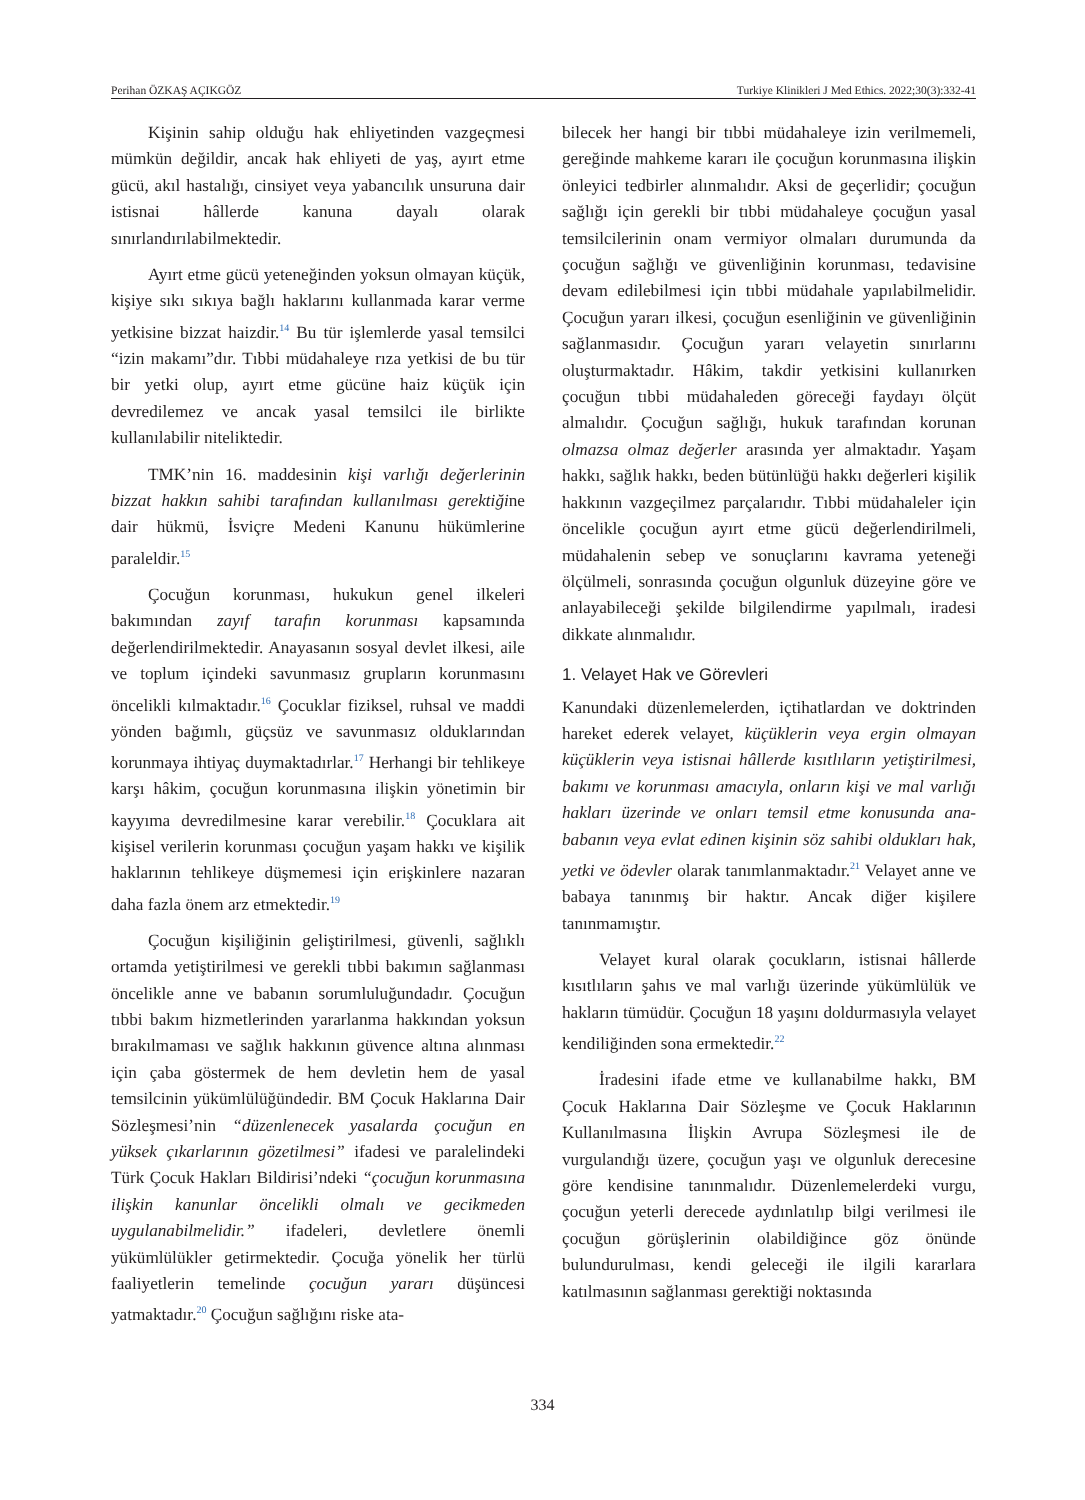Perihan ÖZKAŞ AÇIKGÖZ Turkiye Klinikleri J Med Ethics. 2022;30(3):332-41
Kişinin sahip olduğu hak ehliyetinden vazgeçmesi mümkün değildir, ancak hak ehliyeti de yaş, ayırt etme gücü, akıl hastalığı, cinsiyet veya yabancılık unsuruna dair istisnai hâllerde kanuna dayalı olarak sınırlandırılabilmektedir.
Ayırt etme gücü yeteneğinden yoksun olmayan küçük, kişiye sıkı sıkıya bağlı haklarını kullanmada karar verme yetkisine bizzat haizdir.<sup>14</sup> Bu tür işlemlerde yasal temsilci “izin makamı”dır. Tıbbi müdahaleye rıza yetkisi de bu tür bir yetki olup, ayırt etme gücüne haiz küçük için devredilemez ve ancak yasal temsilci ile birlikte kullanılabilir niteliktedir.
TMK’nin 16. maddesinin kişi varlığı değerlerinin bizzat hakkın sahibi tarafından kullanılması gerektiğine dair hükmü, İsviçre Medeni Kanunu hükümlerine paraleldir.<sup>15</sup>
Çocuğun korunması, hukukun genel ilkeleri bakımından zayıf tarafın korunması kapsamında değerlendirilmektedir. Anayasanın sosyal devlet ilkesi, aile ve toplum içindeki savunmasız grupların korunmasını öncelikli kılmaktadır.<sup>16</sup> Çocuklar fiziksel, ruhsal ve maddi yönden bağımlı, güçsüz ve savunmasız olduklarından korunmaya ihtiyaç duymaktadırlar.<sup>17</sup> Herhangi bir tehlikeye karşı hâkim, çocuğun korunmasına ilişkin yönetimin bir kayyıma devredilmesine karar verebilir.<sup>18</sup> Çocuklara ait kişisel verilerin korunması çocuğun yaşam hakkı ve kişilik haklarının tehlikeye düşmemesi için erişkinlere nazaran daha fazla önem arz etmektedir.<sup>19</sup>
Çocuğun kişiliğinin geliştirilmesi, güvenli, sağlıklı ortamda yetiştirilmesi ve gerekli tıbbi bakımın sağlanması öncelikle anne ve babanın sorumluluğundadır. Çocuğun tıbbi bakım hizmetlerinden yararlanma hakkından yoksun bırakılmaması ve sağlık hakkının güvence altına alınması için çaba göstermek de hem devletin hem de yasal temsilcinin yükümlülüğündedir. BM Çocuk Haklarına Dair Sözleşmesi’nin “düzenlenecek yasalarda çocuğun en yüksek çıkarlarının gözetilmesi” ifadesi ve paralelindeki Türk Çocuk Hakları Bildirisi’ndeki “çocuğun korunmasına ilişkin kanunlar öncelikli olmalı ve gecikmeden uygulanabilmelidir.” ifadeleri, devletlere önemli yükümlülükler getirmektedir. Çocuğa yönelik her türlü faaliyetlerin temelinde çocuğun yararı düşüncesi yatmaktadır.<sup>20</sup> Çocuğun sağlığını riske ata-
bilecek her hangi bir tıbbi müdahaleye izin verilmemeli, gereğinde mahkeme kararı ile çocuğun korunmasına ilişkin önleyici tedbirler alınmalıdır. Aksi de geçerlidir; çocuğun sağlığı için gerekli bir tıbbi müdahaleye çocuğun yasal temsilcilerinin onam vermiyor olmaları durumunda da çocuğun sağlığı ve güvenliğinin korunması, tedavisine devam edilebilmesi için tıbbi müdahale yapılabilmelidir. Çocuğun yararı ilkesi, çocuğun esenliğinin ve güvenliğinin sağlanmasıdır. Çocuğun yararı velayetin sınırlarını oluşturmaktadır. Hâkim, takdir yetkisini kullanırken çocuğun tıbbi müdahaleden göreceği faydayı ölçüt almalıdır. Çocuğun sağlığı, hukuk tarafından korunan olmazsa olmaz değerler arasında yer almaktadır. Yaşam hakkı, sağlık hakkı, beden bütünlüğü hakkı değerleri kişilik hakkının vazgeçilmez parçalarıdır. Tıbbi müdahaleler için öncelikle çocuğun ayırt etme gücü değerlendirilmeli, müdahalenin sebep ve sonuçlarını kavrama yeteneği ölçülmeli, sonrasında çocuğun olgunluk düzeyine göre ve anlayabileceği şekilde bilgilendirme yapılmalı, iradesi dikkate alınmalıdır.
1. Velayet Hak ve Görevleri
Kanundaki düzenlemelerden, içtihatlardan ve doktrinden hareket ederek velayet, küçüklerin veya ergin olmayan küçüklerin veya istisnai hâllerde kısıtlıların yetiştirilmesi, bakımı ve korunması amacıyla, onların kişi ve mal varlığı hakları üzerinde ve onları temsil etme konusunda ana-babanın veya evlat edinen kişinin söz sahibi oldukları hak, yetki ve ödevler olarak tanımlanmaktadır.<sup>21</sup> Velayet anne ve babaya tanınmış bir haktır. Ancak diğer kişilere tanınmamıştır.
Velayet kural olarak çocukların, istisnai hâllerde kısıtlıların şahıs ve mal varlığı üzerinde yükümlülük ve hakların tümüdür. Çocuğun 18 yaşını doldurmasıyla velayet kendiliğinden sona ermektedir.<sup>22</sup>
İradesini ifade etme ve kullanabilme hakkı, BM Çocuk Haklarına Dair Sözleşme ve Çocuk Haklarının Kullanılmasına İlişkin Avrupa Sözleşmesi ile de vurgulandığı üzere, çocuğun yaşı ve olgunluk derecesine göre kendisine tanınmalıdır. Düzenlemelerdeki vurgu, çocuğun yeterli derecede aydınlatılıp bilgi verilmesi ile çocuğun görüşlerinin olabildiğince göz önünde bulundurulması, kendi geleceği ile ilgili kararlara katılmasının sağlanması gerektiği noktasında
334